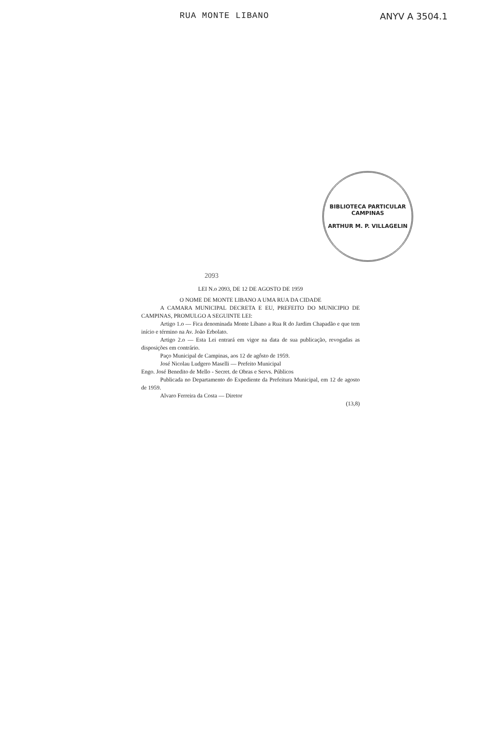RUA MONTE LIBANO ANYV A 3504.1
BIBLIOTECA PARTICULAR
CAMPINAS
ARTHUR M. P. VILLAGELIN
2093
LEI N.o 2093, DE 12 DE AGOSTO DE 1959
O NOME DE MONTE LIBANO A UMA RUA DA CIDADE
A CAMARA MUNICIPAL DECRETA E EU, PREFEITO DO MUNICIPIO DE CAMPINAS, PROMULGO A SEGUINTE LEI:
Artigo 1.o — Fica denominada Monte Líbano a Rua R do Jardim Chapadão e que tem início e término na Av. João Erbolato.
Artigo 2.o — Esta Lei entrará em vigor na data de sua publicação, revogadas as disposições em contrário.
Paço Municipal de Campinas, aos 12 de agôsto de 1959.
José Nicolau Ludgero Maselli — Prefeito Municipal
Engo. José Benedito de Mello - Secret. de Obras e Servs. Públicos
Publicada no Departamento do Expediente da Prefeitura Municipal, em 12 de agosto de 1959.
Alvaro Ferreira da Costa — Diretor
(13,8)